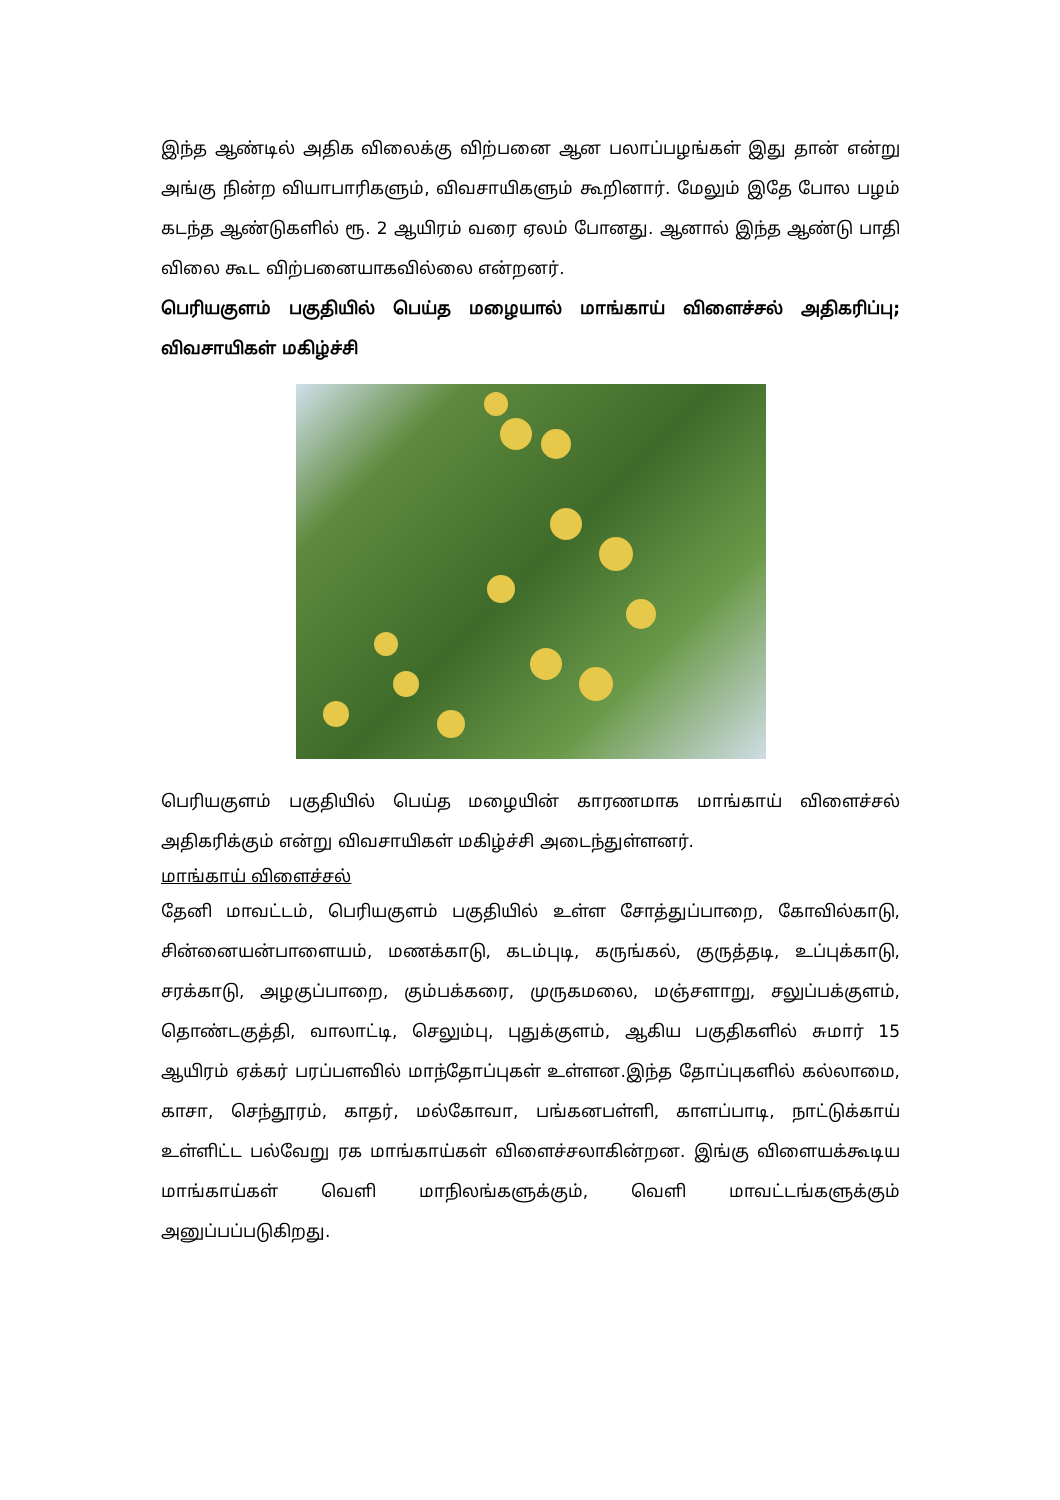இந்த ஆண்டில் அதிக விலைக்கு விற்பனை ஆன பலாப்பழங்கள் இது தான் என்று அங்கு நின்ற வியாபாரிகளும், விவசாயிகளும் கூறினார். மேலும் இதே போல பழம் கடந்த ஆண்டுகளில் ரூ. 2 ஆயிரம் வரை ஏலம் போனது. ஆனால் இந்த ஆண்டு பாதி விலை கூட விற்பனையாகவில்லை என்றனர்.
பெரியகுளம் பகுதியில் பெய்த மழையால் மாங்காய் விளைச்சல் அதிகரிப்பு; விவசாயிகள் மகிழ்ச்சி
பெரியகுளம் பகுதியில் பெய்த மழையின் காரணமாக மாங்காய் விளைச்சல் அதிகரிக்கும் என்று விவசாயிகள் மகிழ்ச்சி அடைந்துள்ளனர்.
மாங்காய் விளைச்சல்
தேனி மாவட்டம், பெரியகுளம் பகுதியில் உள்ள சோத்துப்பாறை, கோவில்காடு, சின்னையன்பாளையம், மணக்காடு, கடம்புடி, கருங்கல், குருத்தடி, உப்புக்காடு, சரக்காடு, அழகுப்பாறை, கும்பக்கரை, முருகமலை, மஞ்சளாறு, சலுப்பக்குளம், தொண்டகுத்தி, வாலாட்டி, செலும்பு, புதுக்குளம், ஆகிய பகுதிகளில் சுமார் 15 ஆயிரம் ஏக்கர் பரப்பளவில் மாந்தோப்புகள் உள்ளன.இந்த தோப்புகளில் கல்லாமை, காசா, செந்தூரம், காதர், மல்கோவா, பங்கனபள்ளி, காளப்பாடி, நாட்டுக்காய் உள்ளிட்ட பல்வேறு ரக மாங்காய்கள் விளைச்சலாகின்றன. இங்கு விளையக்கூடிய மாங்காய்கள் வெளி மாநிலங்களுக்கும், வெளி மாவட்டங்களுக்கும் அனுப்பப்படுகிறது.